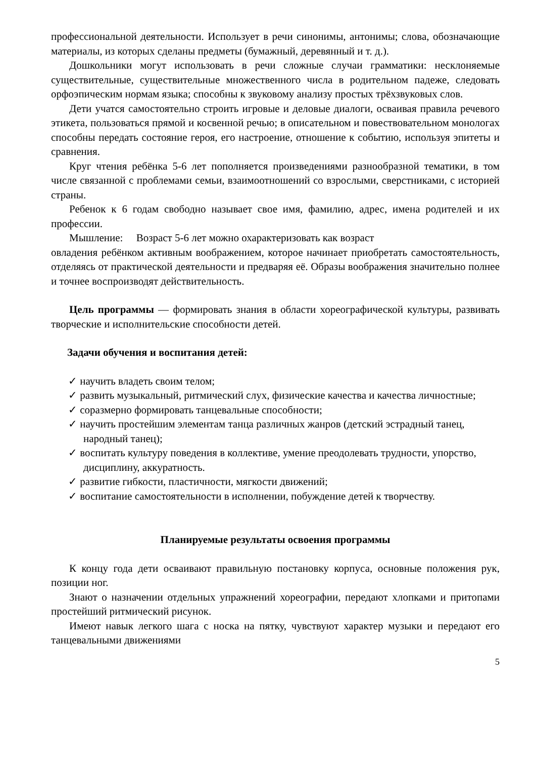профессиональной деятельности. Использует в речи синонимы, антонимы; слова, обозначающие материалы, из которых сделаны предметы (бумажный, деревянный и т. д.).
Дошкольники могут использовать в речи сложные случаи грамматики: несклоняемые существительные, существительные множественного числа в родительном падеже, следовать орфоэпическим нормам языка; способны к звуковому анализу простых трёхзвуковых слов.
Дети учатся самостоятельно строить игровые и деловые диалоги, осваивая правила речевого этикета, пользоваться прямой и косвенной речью; в описательном и повествовательном монологах способны передать состояние героя, его настроение, отношение к событию, используя эпитеты и сравнения.
Круг чтения ребёнка 5-6 лет пополняется произведениями разнообразной тематики, в том числе связанной с проблемами семьи, взаимоотношений со взрослыми, сверстниками, с историей страны.
Ребенок к 6 годам свободно называет свое имя, фамилию, адрес, имена родителей и их профессии.
Мышление: Возраст 5-6 лет можно охарактеризовать как возраст
овладения ребёнком активным воображением, которое начинает приобретать самостоятельность, отделяясь от практической деятельности и предваряя её. Образы воображения значительно полнее и точнее воспроизводят действительность.
Цель программы — формировать знания в области хореографической культуры, развивать творческие и исполнительские способности детей.
Задачи обучения и воспитания детей:
✓ научить владеть своим телом;
✓ развить музыкальный, ритмический слух, физические качества и качества личностные;
✓ соразмерно формировать танцевальные способности;
✓ научить простейшим элементам танца различных жанров (детский эстрадный танец, народный танец);
✓ воспитать культуру поведения в коллективе, умение преодолевать трудности, упорство, дисциплину, аккуратность.
✓ развитие гибкости, пластичности, мягкости движений;
✓ воспитание самостоятельности в исполнении, побуждение детей к творчеству.
Планируемые результаты освоения программы
К концу года дети осваивают правильную постановку корпуса, основные положения рук, позиции ног.
Знают о назначении отдельных упражнений хореографии, передают хлопками и притопами простейший ритмический рисунок.
Имеют навык легкого шага с носка на пятку, чувствуют характер музыки и передают его танцевальными движениями
5